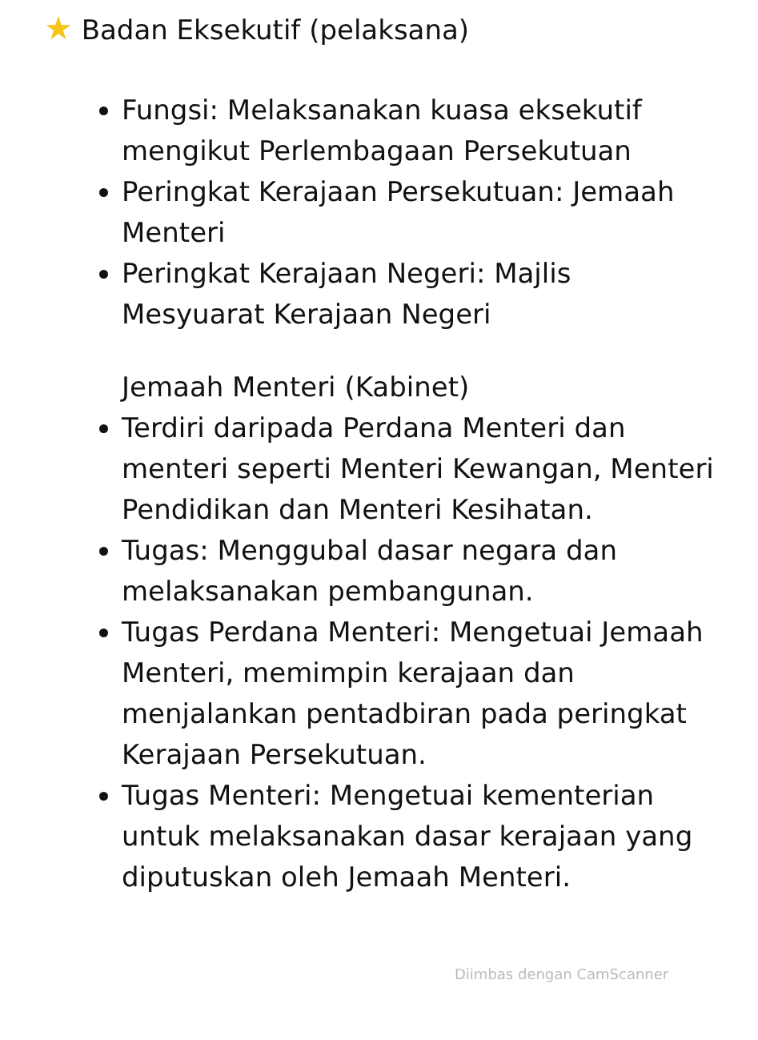★ Badan Eksekutif (pelaksana)
Fungsi: Melaksanakan kuasa eksekutif mengikut Perlembagaan Persekutuan
Peringkat Kerajaan Persekutuan: Jemaah Menteri
Peringkat Kerajaan Negeri: Majlis Mesyuarat Kerajaan Negeri
Jemaah Menteri (Kabinet)
Terdiri daripada Perdana Menteri dan menteri seperti Menteri Kewangan, Menteri Pendidikan dan Menteri Kesihatan.
Tugas: Menggubal dasar negara dan melaksanakan pembangunan.
Tugas Perdana Menteri: Mengetuai Jemaah Menteri, memimpin kerajaan dan menjalankan pentadbiran pada peringkat Kerajaan Persekutuan.
Tugas Menteri: Mengetuai kementerian untuk melaksanakan dasar kerajaan yang diputuskan oleh Jemaah Menteri.
Diimbas dengan CamScanner